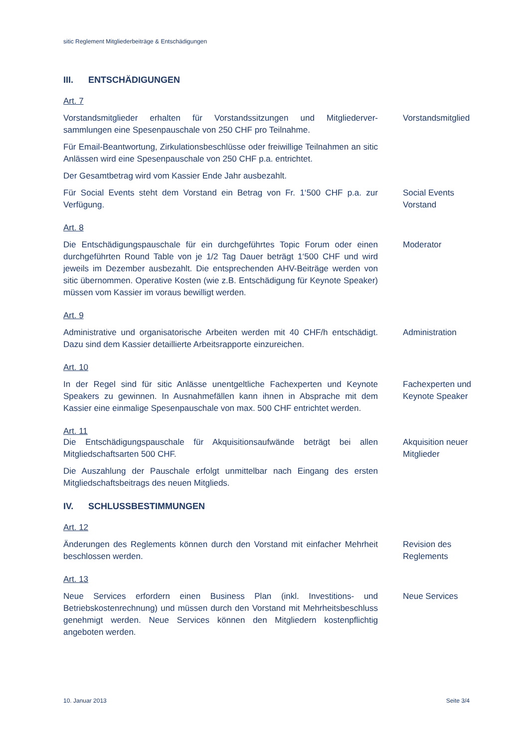sitic Reglement Mitgliederbeiträge & Entschädigungen
III. ENTSCHÄDIGUNGEN
Art. 7
Vorstandsmitglieder erhalten für Vorstandssitzungen und Mitgliederver-sammlungen eine Spesenpauschale von 250 CHF pro Teilnahme.
Vorstandsmitglied
Für Email-Beantwortung, Zirkulationsbeschlüsse oder freiwillige Teilnahmen an sitic Anlässen wird eine Spesenpauschale von 250 CHF p.a. entrichtet.
Der Gesamtbetrag wird vom Kassier Ende Jahr ausbezahlt.
Für Social Events steht dem Vorstand ein Betrag von Fr. 1‘500 CHF p.a. zur Verfügung.
Social Events Vorstand
Art. 8
Die Entschädigungspauschale für ein durchgeführtes Topic Forum oder einen durchgeführten Round Table von je 1/2 Tag Dauer beträgt 1‘500 CHF und wird jeweils im Dezember ausbezahlt. Die entsprechenden AHV-Beiträge werden von sitic übernommen. Operative Kosten (wie z.B. Entschädigung für Keynote Speaker) müssen vom Kassier im voraus bewilligt werden.
Moderator
Art. 9
Administrative und organisatorische Arbeiten werden mit 40 CHF/h entschädigt. Dazu sind dem Kassier detaillierte Arbeitsrapporte einzureichen.
Administration
Art. 10
In der Regel sind für sitic Anlässe unentgeltliche Fachexperten und Keynote Speakers zu gewinnen. In Ausnahmefällen kann ihnen in Absprache mit dem Kassier eine einmalige Spesenpauschale von max. 500 CHF entrichtet werden.
Fachexperten und Keynote Speaker
Art. 11
Die Entschädigungspauschale für Akquisitionsaufwände beträgt bei allen Mitgliedschaftsarten 500 CHF.
Akquisition neuer Mitglieder
Die Auszahlung der Pauschale erfolgt unmittelbar nach Eingang des ersten Mitgliedschaftsbeitrags des neuen Mitglieds.
IV. SCHLUSSBESTIMMUNGEN
Art. 12
Änderungen des Reglements können durch den Vorstand mit einfacher Mehrheit beschlossen werden.
Revision des Reglements
Art. 13
Neue Services erfordern einen Business Plan (inkl. Investitions- und Betriebskostenrechnung) und müssen durch den Vorstand mit Mehrheitsbeschluss genehmigt werden. Neue Services können den Mitgliedern kostenpflichtig angeboten werden.
Neue Services
10. Januar 2013 Seite 3/4